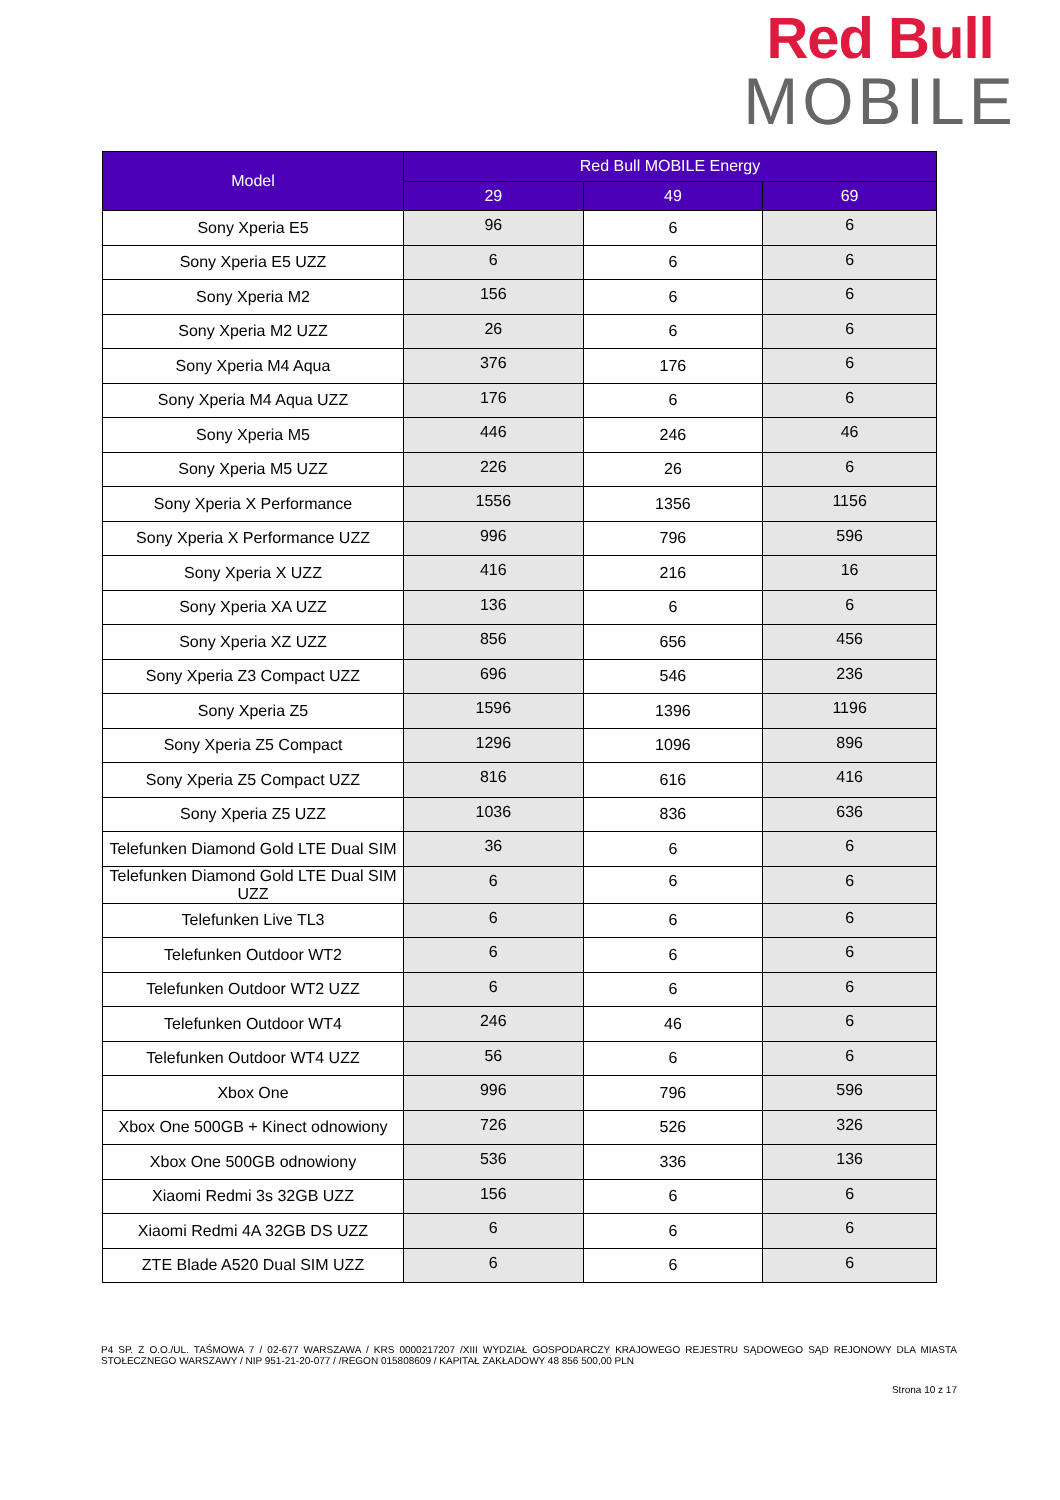Red Bull
MOBILE
| Model | Red Bull MOBILE Energy | | |
| --- | --- | --- | --- |
| | 29 | 49 | 69 |
| Sony Xperia E5 | 96 | 6 | 6 |
| Sony Xperia E5 UZZ | 6 | 6 | 6 |
| Sony Xperia M2 | 156 | 6 | 6 |
| Sony Xperia M2 UZZ | 26 | 6 | 6 |
| Sony Xperia M4 Aqua | 376 | 176 | 6 |
| Sony Xperia M4 Aqua UZZ | 176 | 6 | 6 |
| Sony Xperia M5 | 446 | 246 | 46 |
| Sony Xperia M5 UZZ | 226 | 26 | 6 |
| Sony Xperia X Performance | 1556 | 1356 | 1156 |
| Sony Xperia X Performance UZZ | 996 | 796 | 596 |
| Sony Xperia X UZZ | 416 | 216 | 16 |
| Sony Xperia XA UZZ | 136 | 6 | 6 |
| Sony Xperia XZ UZZ | 856 | 656 | 456 |
| Sony Xperia Z3 Compact UZZ | 696 | 546 | 236 |
| Sony Xperia Z5 | 1596 | 1396 | 1196 |
| Sony Xperia Z5 Compact | 1296 | 1096 | 896 |
| Sony Xperia Z5 Compact UZZ | 816 | 616 | 416 |
| Sony Xperia Z5 UZZ | 1036 | 836 | 636 |
| Telefunken Diamond Gold LTE Dual SIM | 36 | 6 | 6 |
| Telefunken Diamond Gold LTE Dual SIM UZZ | 6 | 6 | 6 |
| Telefunken Live TL3 | 6 | 6 | 6 |
| Telefunken Outdoor WT2 | 6 | 6 | 6 |
| Telefunken Outdoor WT2 UZZ | 6 | 6 | 6 |
| Telefunken Outdoor WT4 | 246 | 46 | 6 |
| Telefunken Outdoor WT4 UZZ | 56 | 6 | 6 |
| Xbox One | 996 | 796 | 596 |
| Xbox One 500GB + Kinect odnowiony | 726 | 526 | 326 |
| Xbox One 500GB odnowiony | 536 | 336 | 136 |
| Xiaomi Redmi 3s 32GB UZZ | 156 | 6 | 6 |
| Xiaomi Redmi 4A 32GB DS UZZ | 6 | 6 | 6 |
| ZTE Blade A520 Dual SIM UZZ | 6 | 6 | 6 |
P4 SP. Z O.O./UL. TAŚMOWA 7 / 02-677 WARSZAWA / KRS 0000217207 /XIII WYDZIAŁ GOSPODARCZY KRAJOWEGO REJESTRU SĄDOWEGO SĄD REJONOWY DLA MIASTA STOŁECZNEGO WARSZAWY / NIP 951-21-20-077 / /REGON 015808609 / KAPITAŁ ZAKŁADOWY 48 856 500,00 PLN
Strona 10 z 17